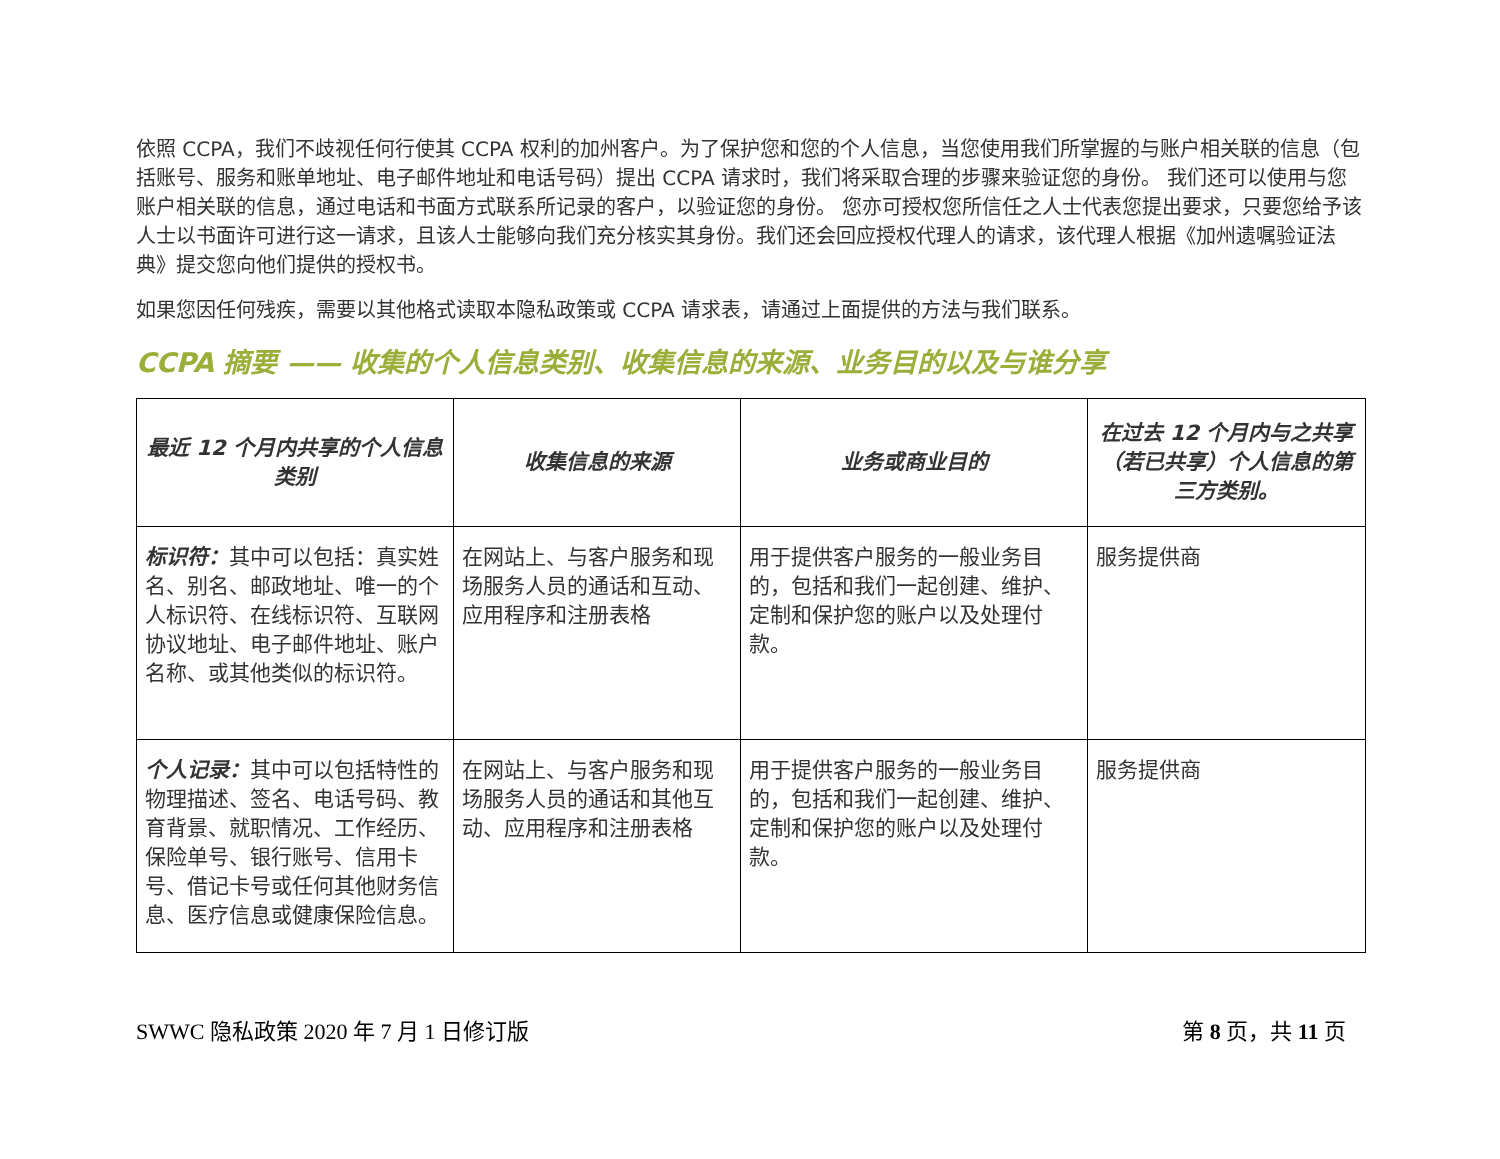依照 CCPA，我们不歧视任何行使其 CCPA 权利的加州客户。为了保护您和您的个人信息，当您使用我们所掌握的与账户相关联的信息（包括账号、服务和账单地址、电子邮件地址和电话号码）提出 CCPA 请求时，我们将采取合理的步骤来验证您的身份。 我们还可以使用与您账户相关联的信息，通过电话和书面方式联系所记录的客户，以验证您的身份。 您亦可授权您所信任之人士代表您提出要求，只要您给予该人士以书面许可进行这一请求，且该人士能够向我们充分核实其身份。我们还会回应授权代理人的请求，该代理人根据《加州遗嘱验证法典》提交您向他们提供的授权书。
如果您因任何残疾，需要以其他格式读取本隐私政策或 CCPA 请求表，请通过上面提供的方法与我们联系。
CCPA 摘要 —— 收集的个人信息类别、收集信息的来源、业务目的以及与谁分享
| 最近 12 个月内共享的个人信息类别 | 收集信息的来源 | 业务或商业目的 | 在过去 12 个月内与之共享（若已共享）个人信息的第三方类别。 |
| --- | --- | --- | --- |
| 标识符： 其中可以包括：真实姓名、别名、邮政地址、唯一的个人标识符、在线标识符、互联网协议地址、电子邮件地址、账户名称、或其他类似的标识符。 | 在网站上、与客户服务和现场服务人员的通话和互动、应用程序和注册表格 | 用于提供客户服务的一般业务目的，包括和我们一起创建、维护、定制和保护您的账户以及处理付款。 | 服务提供商 |
| 个人记录： 其中可以包括特性的物理描述、签名、电话号码、教育背景、就职情况、工作经历、保险单号、银行账号、信用卡号、借记卡号或任何其他财务信息、医疗信息或健康保险信息。 | 在网站上、与客户服务和现场服务人员的通话和其他互动、应用程序和注册表格 | 用于提供客户服务的一般业务目的，包括和我们一起创建、维护、定制和保护您的账户以及处理付款。 | 服务提供商 |
SWWC 隐私政策 2020 年 7 月 1 日修订版 第 8 页，共 11 页